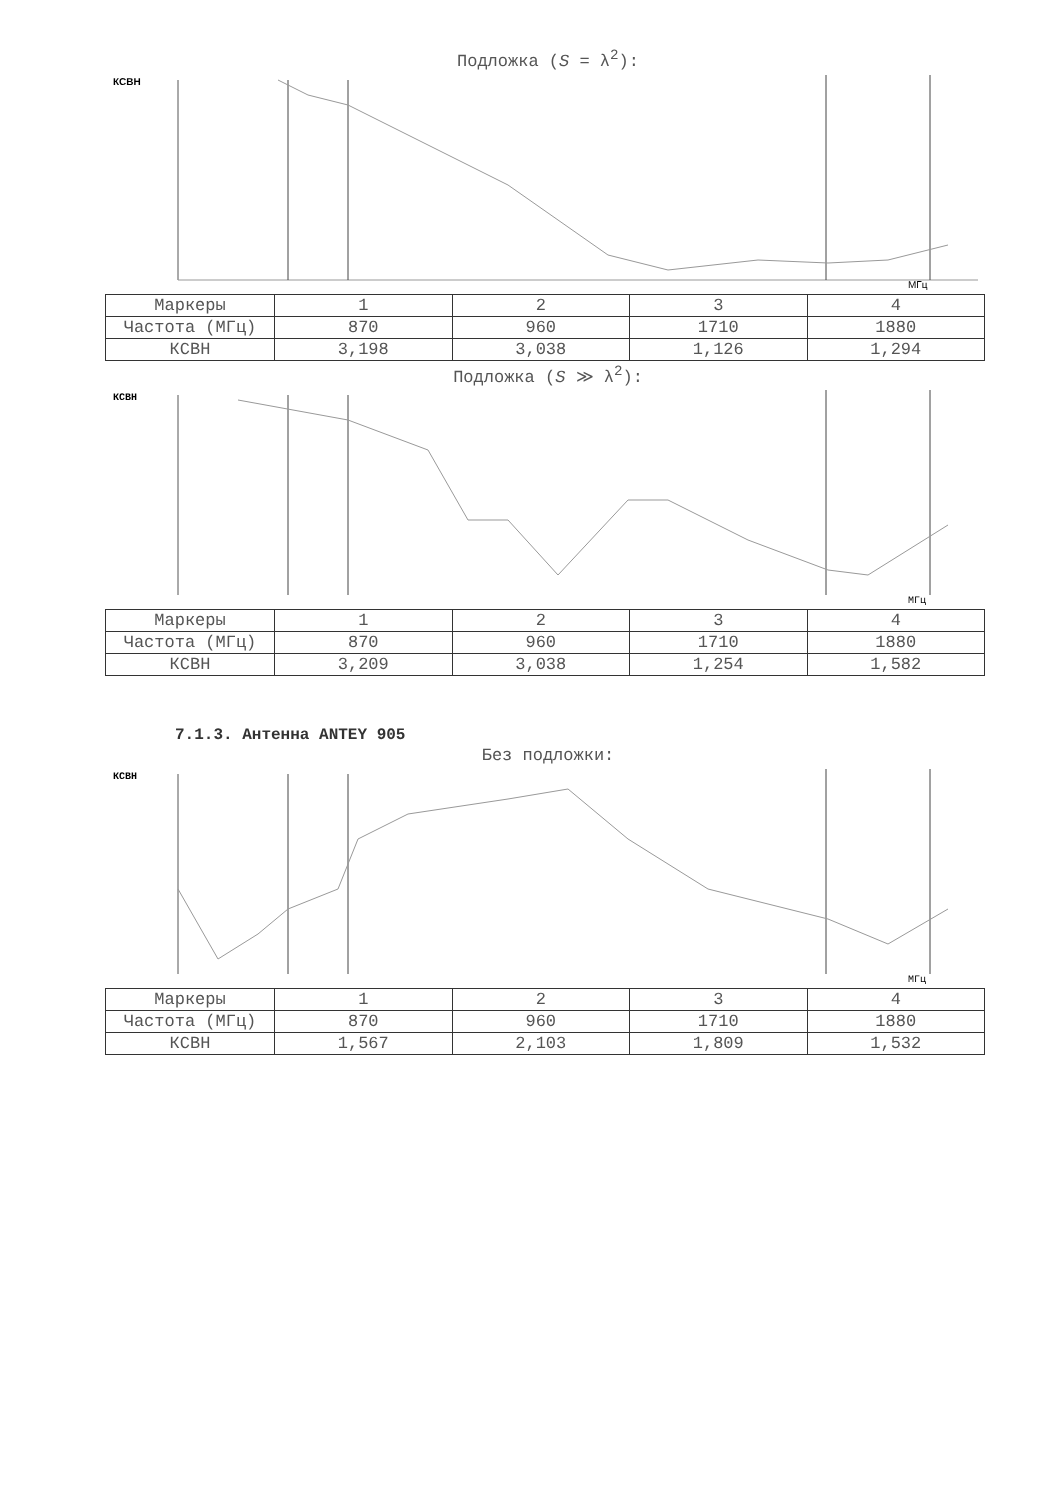Подложка (S = λ<sup>2</sup>):
КСВН
МГц
| Маркеры | 1 | 2 | 3 | 4 |
| Частота (МГц) | 870 | 960 | 1710 | 1880 |
| КСВН | 3,198 | 3,038 | 1,126 | 1,294 |
Подложка (S ≫ λ<sup>2</sup>):
КСВН
МГц
| Маркеры | 1 | 2 | 3 | 4 |
| Частота (МГц) | 870 | 960 | 1710 | 1880 |
| КСВН | 3,209 | 3,038 | 1,254 | 1,582 |
7.1.3. Антенна ANTEY 905
Без подложки:
КСВН
МГц
| Маркеры | 1 | 2 | 3 | 4 |
| Частота (МГц) | 870 | 960 | 1710 | 1880 |
| КСВН | 1,567 | 2,103 | 1,809 | 1,532 |